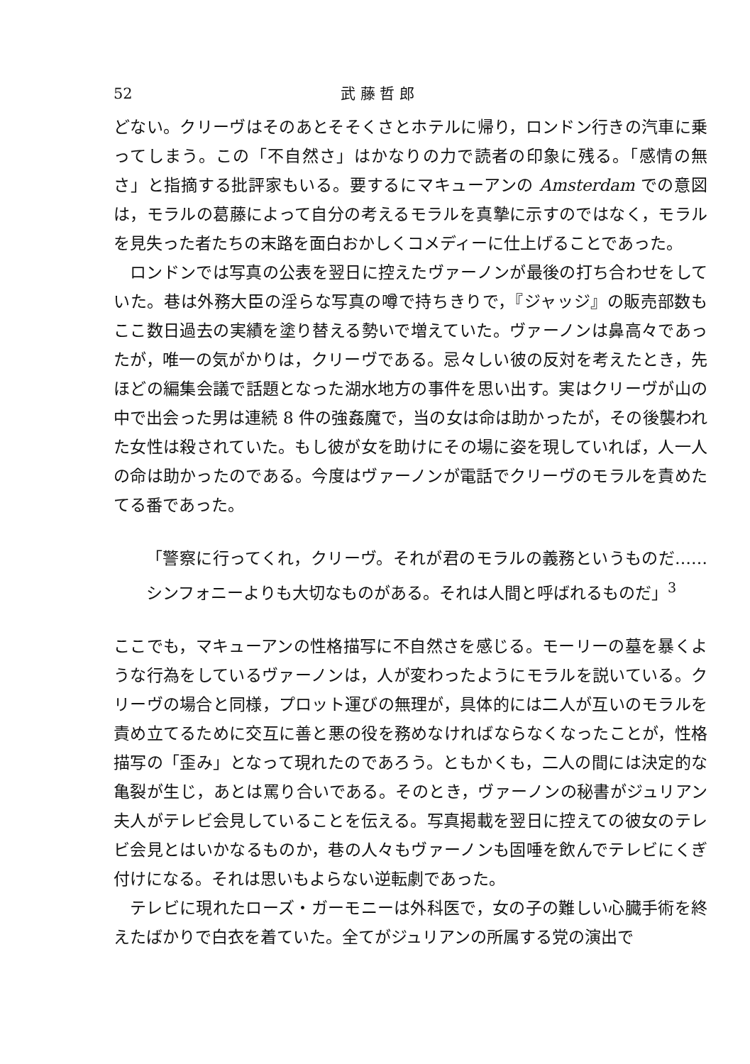52 武 藤 哲 郎
どない。クリーヴはそのあとそそくさとホテルに帰り，ロンドン行きの汽車に乗ってしまう。この「不自然さ」はかなりの力で読者の印象に残る。「感情の無さ」と指摘する批評家もいる。要するにマキューアンの Amsterdam での意図は，モラルの葛藤によって自分の考えるモラルを真摯に示すのではなく，モラルを見失った者たちの末路を面白おかしくコメディーに仕上げることであった。
ロンドンでは写真の公表を翌日に控えたヴァーノンが最後の打ち合わせをしていた。巷は外務大臣の淫らな写真の噂で持ちきりで，『ジャッジ』の販売部数もここ数日過去の実績を塗り替える勢いで増えていた。ヴァーノンは鼻高々であったが，唯一の気がかりは，クリーヴである。忌々しい彼の反対を考えたとき，先ほどの編集会議で話題となった湖水地方の事件を思い出す。実はクリーヴが山の中で出会った男は連続 8 件の強姦魔で，当の女は命は助かったが，その後襲われた女性は殺されていた。もし彼が女を助けにその場に姿を現していれば，人一人の命は助かったのである。今度はヴァーノンが電話でクリーヴのモラルを責めたてる番であった。
「警察に行ってくれ，クリーヴ。それが君のモラルの義務というものだ……シンフォニーよりも大切なものがある。それは人間と呼ばれるものだ」<sup>3</sup>
ここでも，マキューアンの性格描写に不自然さを感じる。モーリーの墓を暴くような行為をしているヴァーノンは，人が変わったようにモラルを説いている。クリーヴの場合と同様，プロット運びの無理が，具体的には二人が互いのモラルを責め立てるために交互に善と悪の役を務めなければならなくなったことが，性格描写の「歪み」となって現れたのであろう。ともかくも，二人の間には決定的な亀裂が生じ，あとは罵り合いである。そのとき，ヴァーノンの秘書がジュリアン夫人がテレビ会見していることを伝える。写真掲載を翌日に控えての彼女のテレビ会見とはいかなるものか，巷の人々もヴァーノンも固唾を飲んでテレビにくぎ付けになる。それは思いもよらない逆転劇であった。
テレビに現れたローズ・ガーモニーは外科医で，女の子の難しい心臓手術を終えたばかりで白衣を着ていた。全てがジュリアンの所属する党の演出で